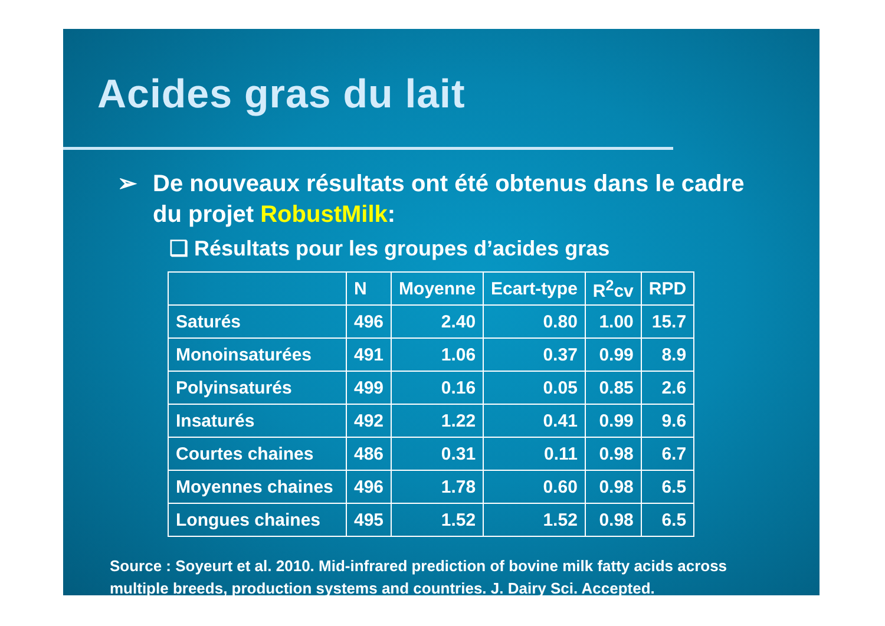Acides gras du lait
➢ De nouveaux résultats ont été obtenus dans le cadre
du projet RobustMilk:
❑ Résultats pour les groupes d’acides gras
| | N | Moyenne | Ecart-type | R<sup>2</sup>cv | RPD |
| --- | --- | --- | --- | --- | --- |
| Saturés | 496 | 2.40 | 0.80 | 1.00 | 15.7 |
| Monoinsaturées | 491 | 1.06 | 0.37 | 0.99 | 8.9 |
| Polyinsaturés | 499 | 0.16 | 0.05 | 0.85 | 2.6 |
| Insaturés | 492 | 1.22 | 0.41 | 0.99 | 9.6 |
| Courtes chaines | 486 | 0.31 | 0.11 | 0.98 | 6.7 |
| Moyennes chaines | 496 | 1.78 | 0.60 | 0.98 | 6.5 |
| Longues chaines | 495 | 1.52 | 1.52 | 0.98 | 6.5 |
Source : Soyeurt et al. 2010. Mid-infrared prediction of bovine milk fatty acids across
multiple breeds, production systems and countries. J. Dairy Sci. Accepted.